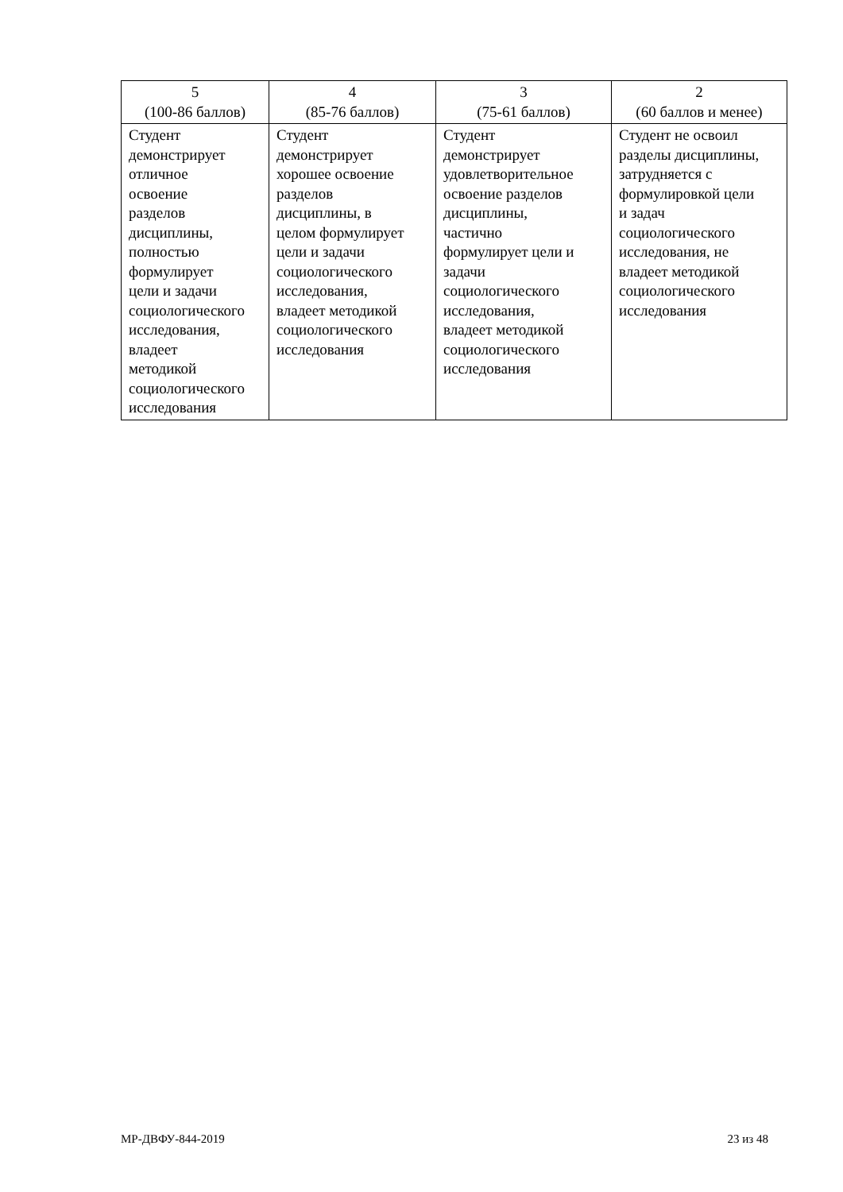| 5 (100-86 баллов) | 4 (85-76 баллов) | 3 (75-61 баллов) | 2 (60 баллов и менее) |
| --- | --- | --- | --- |
| Студент демонстрирует отличное освоение разделов дисциплины, полностью формулирует цели и задачи социологического исследования, владеет методикой социологического исследования | Студент демонстрирует хорошее освоение разделов дисциплины, в целом формулирует цели и задачи социологического исследования, владеет методикой социологического исследования | Студент демонстрирует удовлетворительное освоение разделов дисциплины, частично формулирует цели и задачи социологического исследования, владеет методикой социологического исследования | Студент не освоил разделы дисциплины, затрудняется с формулировкой цели и задач социологического исследования, не владеет методикой социологического исследования |
МР-ДВФУ-844-2019 23 из 48